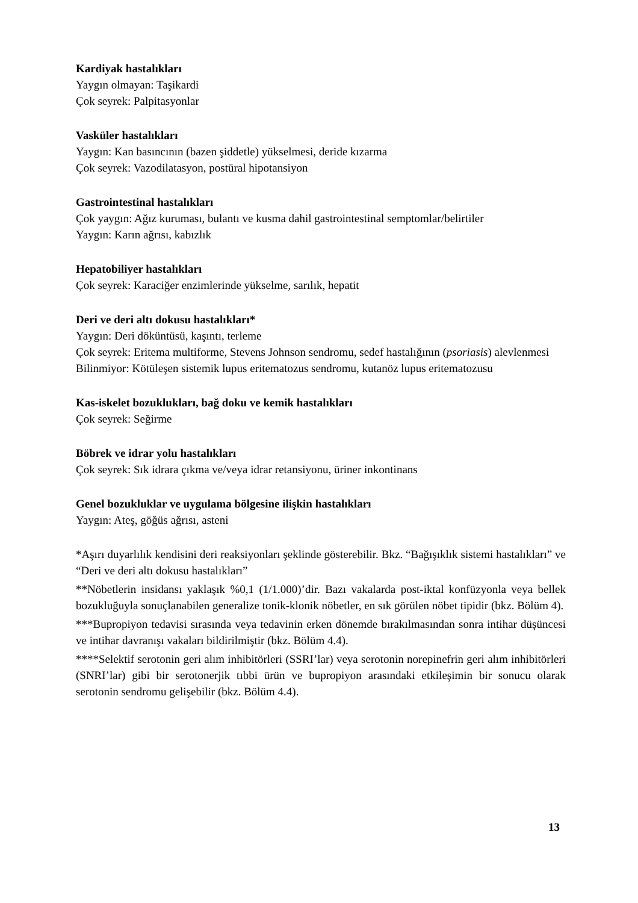Kardiyak hastalıkları
Yaygın olmayan: Taşikardi
Çok seyrek: Palpitasyonlar
Vasküler hastalıkları
Yaygın: Kan basıncının (bazen şiddetle) yükselmesi, deride kızarma
Çok seyrek: Vazodilatasyon, postüral hipotansiyon
Gastrointestinal hastalıkları
Çok yaygın: Ağız kuruması, bulantı ve kusma dahil gastrointestinal semptomlar/belirtiler
Yaygın: Karın ağrısı, kabızlık
Hepatobiliyer hastalıkları
Çok seyrek: Karaciğer enzimlerinde yükselme, sarılık, hepatit
Deri ve deri altı dokusu hastalıkları*
Yaygın: Deri döküntüsü, kaşıntı, terleme
Çok seyrek: Eritema multiforme, Stevens Johnson sendromu, sedef hastalığının (psoriasis) alevlenmesi
Bilinmiyor: Kötüleşen sistemik lupus eritematozus sendromu, kutanöz lupus eritematozusu
Kas-iskelet bozuklukları, bağ doku ve kemik hastalıkları
Çok seyrek: Seğirme
Böbrek ve idrar yolu hastalıkları
Çok seyrek: Sık idrara çıkma ve/veya idrar retansiyonu, üriner inkontinans
Genel bozukluklar ve uygulama bölgesine ilişkin hastalıkları
Yaygın: Ateş, göğüs ağrısı, asteni
*Aşırı duyarlılık kendisini deri reaksiyonları şeklinde gösterebilir. Bkz. “Bağışıklık sistemi hastalıkları” ve “Deri ve deri altı dokusu hastalıkları”
**Nöbetlerin insidansı yaklaşık %0,1 (1/1.000)’dir. Bazı vakalarda post-iktal konfüzyonla veya bellek bozukluğuyla sonuçlanabilen generalize tonik-klonik nöbetler, en sık görülen nöbet tipidir (bkz. Bölüm 4).
***Bupropiyon tedavisi sırasında veya tedavinin erken dönemde bırakılmasından sonra intihar düşüncesi ve intihar davranışı vakaları bildirilmiştir (bkz. Bölüm 4.4).
****Selektif serotonin geri alım inhibitörleri (SSRI’lar) veya serotonin norepinefrin geri alım inhibitörleri (SNRI’lar) gibi bir serotonerjik tıbbi ürün ve bupropiyon arasındaki etkileşimin bir sonucu olarak serotonin sendromu gelişebilir (bkz. Bölüm 4.4).
13